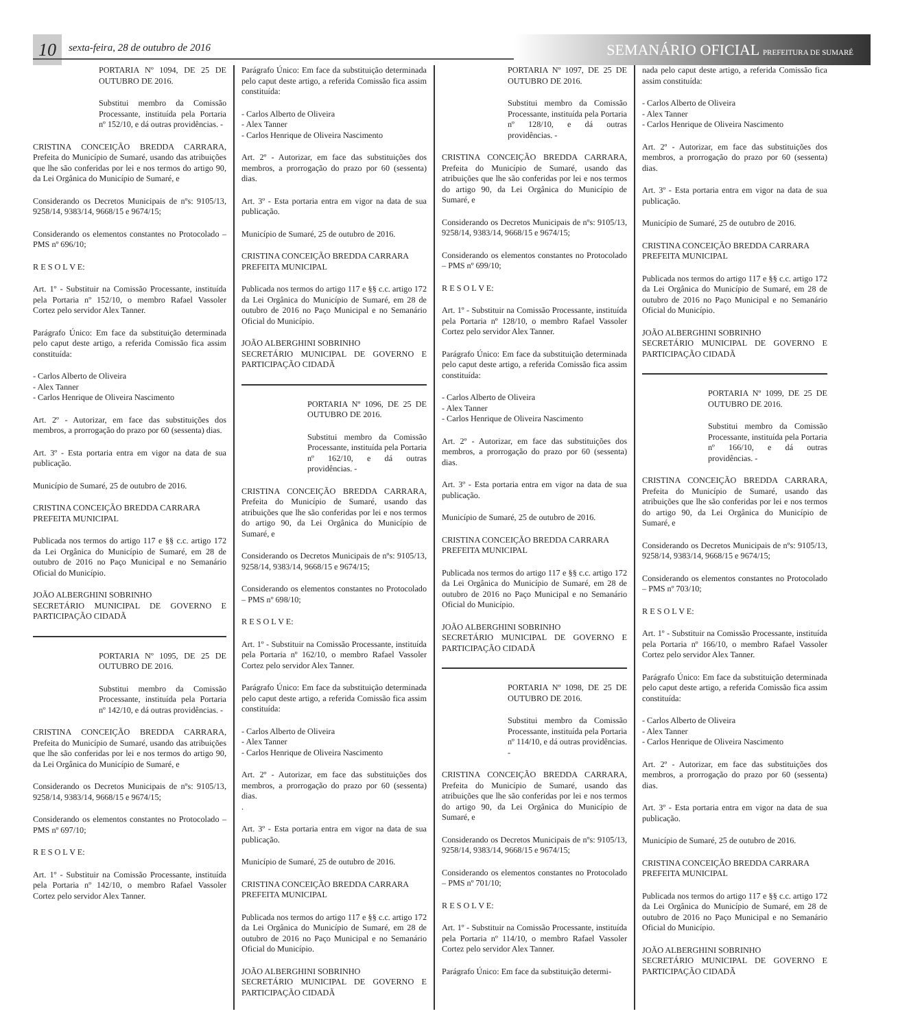10
sexta-feira, 28 de outubro de 2016
SEMANÁRIO OFICIAL PREFEITURA DE SUMARÉ
PORTARIA Nº 1094, DE 25 DE OUTUBRO DE 2016.
Substitui membro da Comissão Processante, instituída pela Portaria nº 152/10, e dá outras providências. -
CRISTINA CONCEIÇÃO BREDDA CARRARA, Prefeita do Município de Sumaré, usando das atribuições que lhe são conferidas por lei e nos termos do artigo 90, da Lei Orgânica do Município de Sumaré, e
Considerando os Decretos Municipais de nºs: 9105/13, 9258/14, 9383/14, 9668/15 e 9674/15;
Considerando os elementos constantes no Protocolado – PMS nº 696/10;
R E S O L V E:
Art. 1º - Substituir na Comissão Processante, instituída pela Portaria nº 152/10, o membro Rafael Vassoler Cortez pelo servidor Alex Tanner.
Parágrafo Único: Em face da substituição determinada pelo caput deste artigo, a referida Comissão fica assim constituída:
- Carlos Alberto de Oliveira
- Alex Tanner
- Carlos Henrique de Oliveira Nascimento
Art. 2º - Autorizar, em face das substituições dos membros, a prorrogação do prazo por 60 (sessenta) dias.
Art. 3º - Esta portaria entra em vigor na data de sua publicação.
Município de Sumaré, 25 de outubro de 2016.
CRISTINA CONCEIÇÃO BREDDA CARRARA
PREFEITA MUNICIPAL
Publicada nos termos do artigo 117 e §§ c.c. artigo 172 da Lei Orgânica do Município de Sumaré, em 28 de outubro de 2016 no Paço Municipal e no Semanário Oficial do Município.
JOÃO ALBERGHINI SOBRINHO
SECRETÁRIO MUNICIPAL DE GOVERNO E PARTICIPAÇÃO CIDADÃ
PORTARIA Nº 1095, DE 25 DE OUTUBRO DE 2016.
Substitui membro da Comissão Processante, instituída pela Portaria nº 142/10, e dá outras providências. -
CRISTINA CONCEIÇÃO BREDDA CARRARA, Prefeita do Município de Sumaré, usando das atribuições que lhe são conferidas por lei e nos termos do artigo 90, da Lei Orgânica do Município de Sumaré, e
Considerando os Decretos Municipais de nºs: 9105/13, 9258/14, 9383/14, 9668/15 e 9674/15;
Considerando os elementos constantes no Protocolado – PMS nº 697/10;
R E S O L V E:
Art. 1º - Substituir na Comissão Processante, instituída pela Portaria nº 142/10, o membro Rafael Vassoler Cortez pelo servidor Alex Tanner.
Parágrafo Único: Em face da substituição determinada pelo caput deste artigo, a referida Comissão fica assim constituída:
- Carlos Alberto de Oliveira
- Alex Tanner
- Carlos Henrique de Oliveira Nascimento
Art. 2º - Autorizar, em face das substituições dos membros, a prorrogação do prazo por 60 (sessenta) dias.
Art. 3º - Esta portaria entra em vigor na data de sua publicação.
Município de Sumaré, 25 de outubro de 2016.
CRISTINA CONCEIÇÃO BREDDA CARRARA
PREFEITA MUNICIPAL
Publicada nos termos do artigo 117 e §§ c.c. artigo 172 da Lei Orgânica do Município de Sumaré, em 28 de outubro de 2016 no Paço Municipal e no Semanário Oficial do Município.
JOÃO ALBERGHINI SOBRINHO
SECRETÁRIO MUNICIPAL DE GOVERNO E PARTICIPAÇÃO CIDADÃ
PORTARIA Nº 1096, DE 25 DE OUTUBRO DE 2016.
Substitui membro da Comissão Processante, instituída pela Portaria nº 162/10, e dá outras providências. -
CRISTINA CONCEIÇÃO BREDDA CARRARA, Prefeita do Município de Sumaré, usando das atribuições que lhe são conferidas por lei e nos termos do artigo 90, da Lei Orgânica do Município de Sumaré, e
Considerando os Decretos Municipais de nºs: 9105/13, 9258/14, 9383/14, 9668/15 e 9674/15;
Considerando os elementos constantes no Protocolado – PMS nº 698/10;
R E S O L V E:
Art. 1º - Substituir na Comissão Processante, instituída pela Portaria nº 162/10, o membro Rafael Vassoler Cortez pelo servidor Alex Tanner.
Parágrafo Único: Em face da substituição determinada pelo caput deste artigo, a referida Comissão fica assim constituída:
- Carlos Alberto de Oliveira
- Alex Tanner
- Carlos Henrique de Oliveira Nascimento
Art. 2º - Autorizar, em face das substituições dos membros, a prorrogação do prazo por 60 (sessenta) dias.
.
Art. 3º - Esta portaria entra em vigor na data de sua publicação.
Município de Sumaré, 25 de outubro de 2016.
CRISTINA CONCEIÇÃO BREDDA CARRARA
PREFEITA MUNICIPAL
Publicada nos termos do artigo 117 e §§ c.c. artigo 172 da Lei Orgânica do Município de Sumaré, em 28 de outubro de 2016 no Paço Municipal e no Semanário Oficial do Município.
JOÃO ALBERGHINI SOBRINHO
SECRETÁRIO MUNICIPAL DE GOVERNO E PARTICIPAÇÃO CIDADÃ
PORTARIA Nº 1097, DE 25 DE OUTUBRO DE 2016.
Substitui membro da Comissão Processante, instituída pela Portaria nº 128/10, e dá outras providências. -
CRISTINA CONCEIÇÃO BREDDA CARRARA, Prefeita do Município de Sumaré, usando das atribuições que lhe são conferidas por lei e nos termos do artigo 90, da Lei Orgânica do Município de Sumaré, e
Considerando os Decretos Municipais de nºs: 9105/13, 9258/14, 9383/14, 9668/15 e 9674/15;
Considerando os elementos constantes no Protocolado – PMS nº 699/10;
R E S O L V E:
Art. 1º - Substituir na Comissão Processante, instituída pela Portaria nº 128/10, o membro Rafael Vassoler Cortez pelo servidor Alex Tanner.
Parágrafo Único: Em face da substituição determinada pelo caput deste artigo, a referida Comissão fica assim constituída:
- Carlos Alberto de Oliveira
- Alex Tanner
- Carlos Henrique de Oliveira Nascimento
Art. 2º - Autorizar, em face das substituições dos membros, a prorrogação do prazo por 60 (sessenta) dias.
Art. 3º - Esta portaria entra em vigor na data de sua publicação.
Município de Sumaré, 25 de outubro de 2016.
CRISTINA CONCEIÇÃO BREDDA CARRARA
PREFEITA MUNICIPAL
Publicada nos termos do artigo 117 e §§ c.c. artigo 172 da Lei Orgânica do Município de Sumaré, em 28 de outubro de 2016 no Paço Municipal e no Semanário Oficial do Município.
JOÃO ALBERGHINI SOBRINHO
SECRETÁRIO MUNICIPAL DE GOVERNO E PARTICIPAÇÃO CIDADÃ
PORTARIA Nº 1098, DE 25 DE OUTUBRO DE 2016.
Substitui membro da Comissão Processante, instituída pela Portaria nº 114/10, e dá outras providências. -
CRISTINA CONCEIÇÃO BREDDA CARRARA, Prefeita do Município de Sumaré, usando das atribuições que lhe são conferidas por lei e nos termos do artigo 90, da Lei Orgânica do Município de Sumaré, e
Considerando os Decretos Municipais de nºs: 9105/13, 9258/14, 9383/14, 9668/15 e 9674/15;
Considerando os elementos constantes no Protocolado – PMS nº 701/10;
R E S O L V E:
Art. 1º - Substituir na Comissão Processante, instituída pela Portaria nº 114/10, o membro Rafael Vassoler Cortez pelo servidor Alex Tanner.
Parágrafo Único: Em face da substituição determi-
nada pelo caput deste artigo, a referida Comissão fica assim constituída:
- Carlos Alberto de Oliveira
- Alex Tanner
- Carlos Henrique de Oliveira Nascimento
Art. 2º - Autorizar, em face das substituições dos membros, a prorrogação do prazo por 60 (sessenta) dias.
Art. 3º - Esta portaria entra em vigor na data de sua publicação.
Município de Sumaré, 25 de outubro de 2016.
CRISTINA CONCEIÇÃO BREDDA CARRARA
PREFEITA MUNICIPAL
Publicada nos termos do artigo 117 e §§ c.c. artigo 172 da Lei Orgânica do Município de Sumaré, em 28 de outubro de 2016 no Paço Municipal e no Semanário Oficial do Município.
JOÃO ALBERGHINI SOBRINHO
SECRETÁRIO MUNICIPAL DE GOVERNO E PARTICIPAÇÃO CIDADÃ
PORTARIA Nº 1099, DE 25 DE OUTUBRO DE 2016.
Substitui membro da Comissão Processante, instituída pela Portaria nº 166/10, e dá outras providências. -
CRISTINA CONCEIÇÃO BREDDA CARRARA, Prefeita do Município de Sumaré, usando das atribuições que lhe são conferidas por lei e nos termos do artigo 90, da Lei Orgânica do Município de Sumaré, e
Considerando os Decretos Municipais de nºs: 9105/13, 9258/14, 9383/14, 9668/15 e 9674/15;
Considerando os elementos constantes no Protocolado – PMS nº 703/10;
R E S O L V E:
Art. 1º - Substituir na Comissão Processante, instituída pela Portaria nº 166/10, o membro Rafael Vassoler Cortez pelo servidor Alex Tanner.
Parágrafo Único: Em face da substituição determinada pelo caput deste artigo, a referida Comissão fica assim constituída:
- Carlos Alberto de Oliveira
- Alex Tanner
- Carlos Henrique de Oliveira Nascimento
Art. 2º - Autorizar, em face das substituições dos membros, a prorrogação do prazo por 60 (sessenta) dias.
Art. 3º - Esta portaria entra em vigor na data de sua publicação.
Município de Sumaré, 25 de outubro de 2016.
CRISTINA CONCEIÇÃO BREDDA CARRARA
PREFEITA MUNICIPAL
Publicada nos termos do artigo 117 e §§ c.c. artigo 172 da Lei Orgânica do Município de Sumaré, em 28 de outubro de 2016 no Paço Municipal e no Semanário Oficial do Município.
JOÃO ALBERGHINI SOBRINHO
SECRETÁRIO MUNICIPAL DE GOVERNO E PARTICIPAÇÃO CIDADÃ